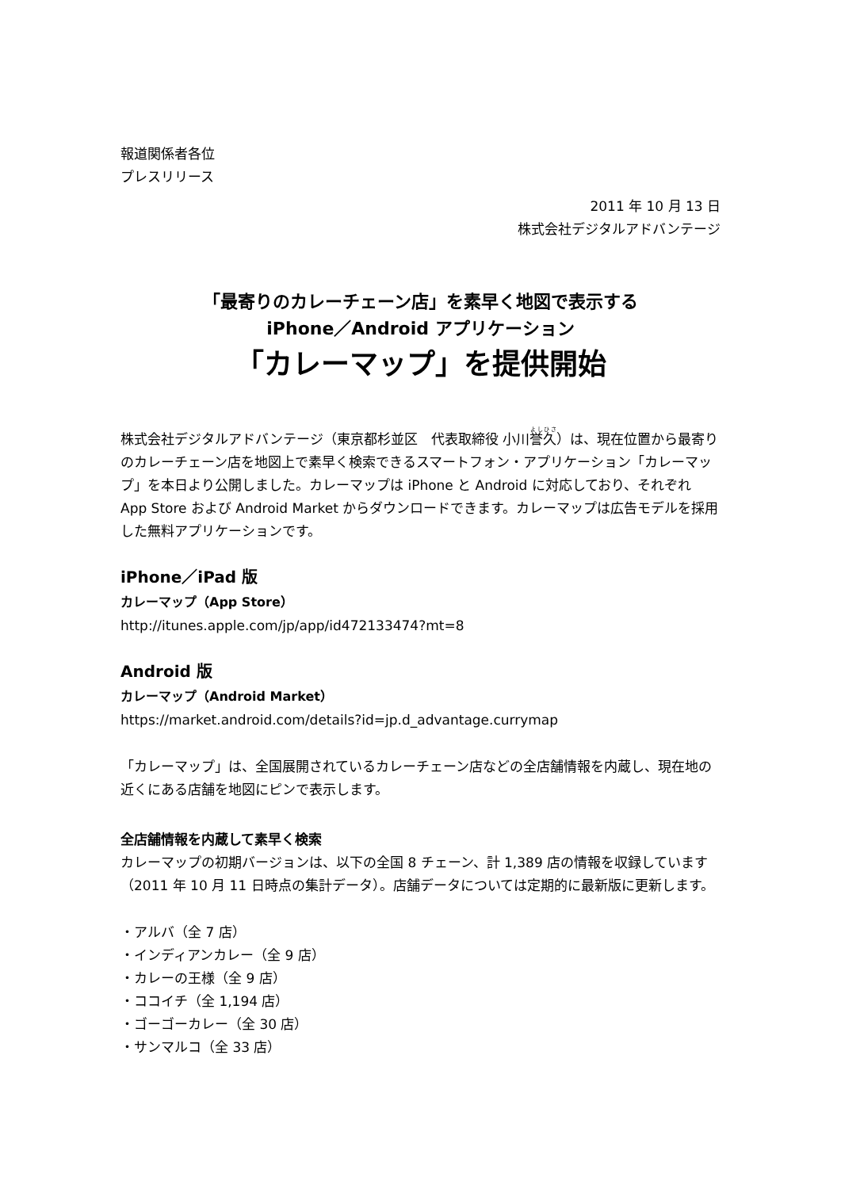報道関係者各位
プレスリリース
2011 年 10 月 13 日
株式会社デジタルアドバンテージ
「最寄りのカレーチェーン店」を素早く地図で表示する
iPhone／Android アプリケーション
「カレーマップ」を提供開始
株式会社デジタルアドバンテージ（東京都杉並区　代表取締役 小川誉久）は、現在位置から最寄りのカレーチェーン店を地図上で素早く検索できるスマートフォン・アプリケーション「カレーマップ」を本日より公開しました。カレーマップは iPhone と Android に対応しており、それぞれ App Store および Android Market からダウンロードできます。カレーマップは広告モデルを採用した無料アプリケーションです。
iPhone／iPad 版
カレーマップ（App Store）
http://itunes.apple.com/jp/app/id472133474?mt=8
Android 版
カレーマップ（Android Market）
https://market.android.com/details?id=jp.d_advantage.currymap
「カレーマップ」は、全国展開されているカレーチェーン店などの全店舗情報を内蔵し、現在地の近くにある店舗を地図にピンで表示します。
全店舗情報を内蔵して素早く検索
カレーマップの初期バージョンは、以下の全国 8 チェーン、計 1,389 店の情報を収録しています（2011 年 10 月 11 日時点の集計データ）。店舗データについては定期的に最新版に更新します。
・アルバ（全 7 店）
・インディアンカレー（全 9 店）
・カレーの王様（全 9 店）
・ココイチ（全 1,194 店）
・ゴーゴーカレー（全 30 店）
・サンマルコ（全 33 店）